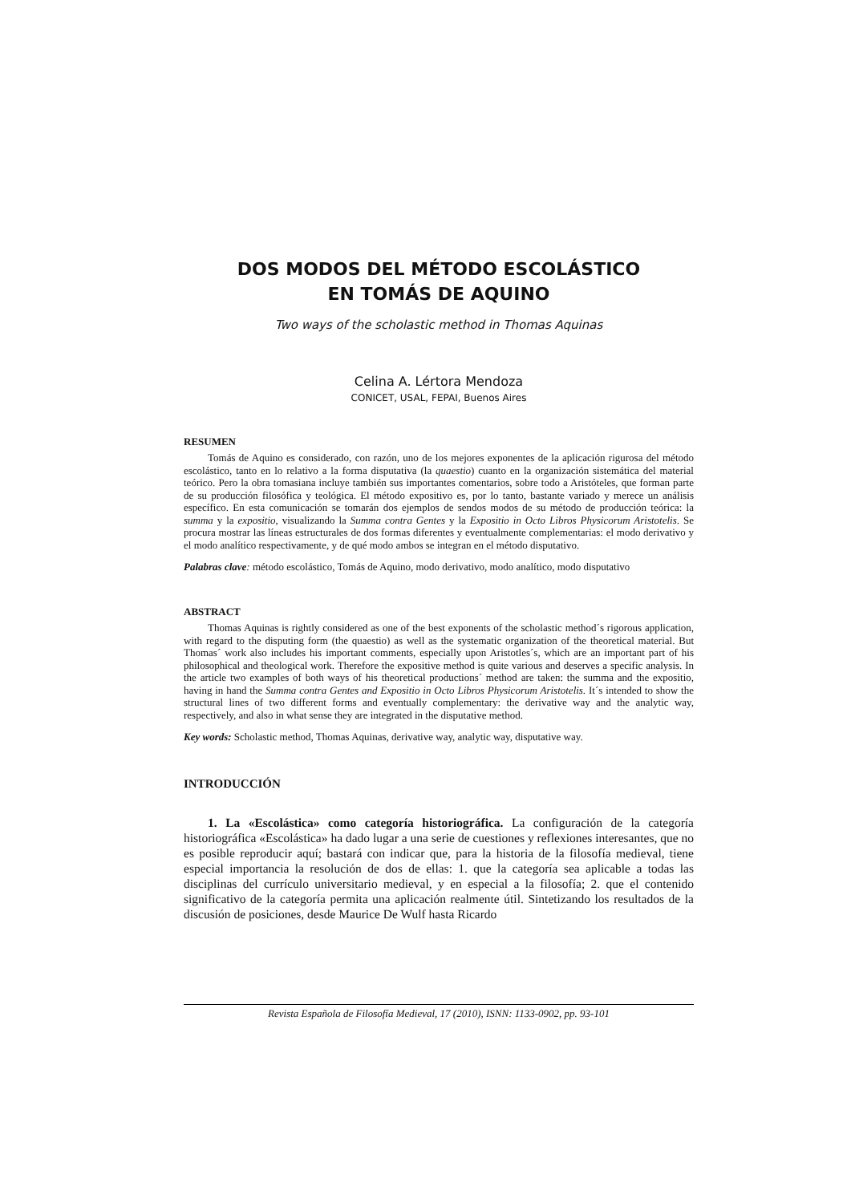DOS MODOS DEL MÉTODO ESCOLÁSTICO
EN TOMÁS DE AQUINO
Two ways of the scholastic method in Thomas Aquinas
Celina A. Lértora Mendoza
CONICET, USAL, FEPAI, Buenos Aires
RESUMEN
Tomás de Aquino es considerado, con razón, uno de los mejores exponentes de la aplicación rigurosa del método escolástico, tanto en lo relativo a la forma disputativa (la quaestio) cuanto en la organización sistemática del material teórico. Pero la obra tomasiana incluye también sus importantes comentarios, sobre todo a Aristóteles, que forman parte de su producción filosófica y teológica. El método expositivo es, por lo tanto, bastante variado y merece un análisis específico. En esta comunicación se tomarán dos ejemplos de sendos modos de su método de producción teórica: la summa y la expositio, visualizando la Summa contra Gentes y la Expositio in Octo Libros Physicorum Aristotelis. Se procura mostrar las líneas estructurales de dos formas diferentes y eventualmente complementarias: el modo derivativo y el modo analítico respectivamente, y de qué modo ambos se integran en el método disputativo.
Palabras clave: método escolástico, Tomás de Aquino, modo derivativo, modo analítico, modo disputativo
ABSTRACT
Thomas Aquinas is rightly considered as one of the best exponents of the scholastic method´s rigorous application, with regard to the disputing form (the quaestio) as well as the systematic organization of the theoretical material. But Thomas´ work also includes his important comments, especially upon Aristotles´s, which are an important part of his philosophical and theological work. Therefore the expositive method is quite various and deserves a specific analysis. In the article two examples of both ways of his theoretical productions´ method are taken: the summa and the expositio, having in hand the Summa contra Gentes and Expositio in Octo Libros Physicorum Aristotelis. It´s intended to show the structural lines of two different forms and eventually complementary: the derivative way and the analytic way, respectively, and also in what sense they are integrated in the disputative method.
Key words: Scholastic method, Thomas Aquinas, derivative way, analytic way, disputative way.
INTRODUCCIÓN
1. La «Escolástica» como categoría historiográfica. La configuración de la categoría historiográfica «Escolástica» ha dado lugar a una serie de cuestiones y reflexiones interesantes, que no es posible reproducir aquí; bastará con indicar que, para la historia de la filosofía medieval, tiene especial importancia la resolución de dos de ellas: 1. que la categoría sea aplicable a todas las disciplinas del currículo universitario medieval, y en especial a la filosofía; 2. que el contenido significativo de la categoría permita una aplicación realmente útil. Sintetizando los resultados de la discusión de posiciones, desde Maurice De Wulf hasta Ricardo
Revista Española de Filosofía Medieval, 17 (2010), ISNN: 1133-0902, pp. 93-101